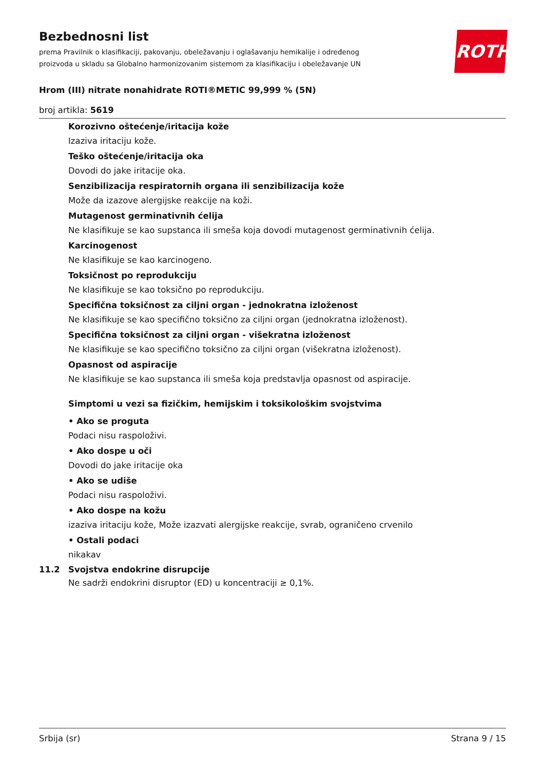Bezbednosni list
prema Pravilnik o klasifikaciji, pakovanju, obeležavanju i oglašavanju hemikalije i određenog
proizvoda u skladu sa Globalno harmonizovanim sistemom za klasifikaciju i obeležavanje UN
Hrom (III) nitrate nonahidrate ROTI®METIC 99,999 % (5N)
broj artikla: 5619
ROTH
Korozivno oštećenje/iritacija kože
Izaziva iritaciju kože.
Teško oštećenje/iritacija oka
Dovodi do jake iritacije oka.
Senzibilizacija respiratornih organa ili senzibilizacija kože
Može da izazove alergijske reakcije na koži.
Mutagenost germinativnih ćelija
Ne klasifikuje se kao supstanca ili smeša koja dovodi mutagenost germinativnih ćelija.
Karcinogenost
Ne klasifikuje se kao karcinogeno.
Toksičnost po reprodukciju
Ne klasifikuje se kao toksično po reprodukciju.
Specifična toksičnost za ciljni organ - jednokratna izloženost
Ne klasifikuje se kao specifično toksično za ciljni organ (jednokratna izloženost).
Specifična toksičnost za ciljni organ - višekratna izloženost
Ne klasifikuje se kao specifično toksično za ciljni organ (višekratna izloženost).
Opasnost od aspiracije
Ne klasifikuje se kao supstanca ili smeša koja predstavlja opasnost od aspiracije.
Simptomi u vezi sa fizičkim, hemijskim i toksikološkim svojstvima
• Ako se proguta
Podaci nisu raspoloživi.
• Ako dospe u oči
Dovodi do jake iritacije oka
• Ako se udiše
Podaci nisu raspoloživi.
• Ako dospe na kožu
izaziva iritaciju kože, Može izazvati alergijske reakcije, svrab, ograničeno crvenilo
• Ostali podaci
nikakav
11.2 Svojstva endokrine disrupcije
Ne sadrži endokrini disruptor (ED) u koncentraciji ≥ 0,1%.
Srbija (sr) Strana 9 / 15